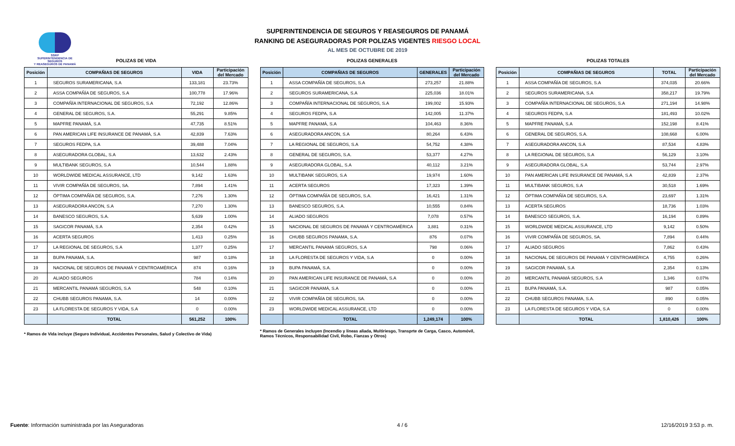SSRP
SUPERINTENDENCIA DE SEGUROS
Y REASEGUROS DE PANAMÁ
SUPERINTENDENCIA DE SEGUROS Y REASEGUROS DE PANAMÁ
RANKING DE ASEGURADORAS POR POLIZAS VIGENTES RIESGO LOCAL
AL MES DE OCTUBRE DE 2019
POLIZAS DE VIDA
| Posición | COMPAÑIAS DE SEGUROS | VIDA | Participación del Mercado |
| --- | --- | --- | --- |
| 1 | SEGUROS SURAMERICANA, S.A | 133,181 | 23.73% |
| 2 | ASSA COMPAÑÍA DE SEGUROS, S.A | 100,778 | 17.96% |
| 3 | COMPAÑÍA INTERNACIONAL DE SEGUROS, S.A | 72,192 | 12.86% |
| 4 | GENERAL DE SEGUROS, S.A. | 55,291 | 9.85% |
| 5 | MAPFRE PANAMÁ, S.A | 47,735 | 8.51% |
| 6 | PAN AMERICAN LIFE INSURANCE DE PANAMÁ, S.A | 42,839 | 7.63% |
| 7 | SEGUROS FEDPA, S.A | 39,488 | 7.04% |
| 8 | ASEGURADORA GLOBAL, S.A | 13,632 | 2.43% |
| 9 | MULTIBANK SEGUROS, S.A | 10,544 | 1.88% |
| 10 | WORLDWIDE MEDICAL ASSURANCE, LTD | 9,142 | 1.63% |
| 11 | VIVIR COMPAÑÍA DE SEGUROS, SA. | 7,894 | 1.41% |
| 12 | ÓPTIMA COMPAÑÍA DE SEGUROS, S.A. | 7,276 | 1.30% |
| 13 | ASEGURADORA ANCON, S.A | 7,270 | 1.30% |
| 14 | BANESCO SEGUROS, S.A. | 5,639 | 1.00% |
| 15 | SAGICOR PANAMÁ, S.A | 2,354 | 0.42% |
| 16 | ACERTA SEGUROS | 1,413 | 0.25% |
| 17 | LA REGIONAL DE SEGUROS, S.A | 1,377 | 0.25% |
| 18 | BUPA PANAMÁ, S.A. | 987 | 0.18% |
| 19 | NACIONAL DE SEGUROS DE PANAMÁ Y CENTROAMÉRICA | 874 | 0.16% |
| 20 | ALIADO SEGUROS | 784 | 0.14% |
| 21 | MERCANTIL PANAMÁ SEGUROS, S.A | 548 | 0.10% |
| 22 | CHUBB SEGUROS PANAMA, S.A. | 14 | 0.00% |
| 23 | LA FLORESTA DE SEGUROS Y VIDA, S.A | 0 | 0.00% |
| | TOTAL | 561,252 | 100% |
* Ramos de Vida incluye (Seguro Individual, Accidentes Personales, Salud y Colectivo de Vida)
POLIZAS GENERALES
| Posición | COMPAÑIAS DE SEGUROS | GENERALES | Participación del Mercado |
| --- | --- | --- | --- |
| 1 | ASSA COMPAÑÍA DE SEGUROS, S.A | 273,257 | 21.88% |
| 2 | SEGUROS SURAMERICANA, S.A | 225,036 | 18.01% |
| 3 | COMPAÑÍA INTERNACIONAL DE SEGUROS, S.A | 199,002 | 15.93% |
| 4 | SEGUROS FEDPA, S.A | 142,005 | 11.37% |
| 5 | MAPFRE PANAMÁ, S.A | 104,463 | 8.36% |
| 6 | ASEGURADORA ANCON, S.A | 80,264 | 6.43% |
| 7 | LA REGIONAL DE SEGUROS, S.A | 54,752 | 4.38% |
| 8 | GENERAL DE SEGUROS, S.A. | 53,377 | 4.27% |
| 9 | ASEGURADORA GLOBAL, S.A | 40,112 | 3.21% |
| 10 | MULTIBANK SEGUROS, S.A | 19,974 | 1.60% |
| 11 | ACERTA SEGUROS | 17,323 | 1.39% |
| 12 | ÓPTIMA COMPAÑÍA DE SEGUROS, S.A. | 16,421 | 1.31% |
| 13 | BANESCO SEGUROS, S.A. | 10,555 | 0.84% |
| 14 | ALIADO SEGUROS | 7,078 | 0.57% |
| 15 | NACIONAL DE SEGUROS DE PANAMÁ Y CENTROAMÉRICA | 3,881 | 0.31% |
| 16 | CHUBB SEGUROS PANAMA, S.A. | 876 | 0.07% |
| 17 | MERCANTIL PANAMÁ SEGUROS, S.A | 798 | 0.06% |
| 18 | LA FLORESTA DE SEGUROS Y VIDA, S.A | 0 | 0.00% |
| 19 | BUPA PANAMÁ, S.A. | 0 | 0.00% |
| 20 | PAN AMERICAN LIFE INSURANCE DE PANAMÁ, S.A | 0 | 0.00% |
| 21 | SAGICOR PANAMÁ, S.A | 0 | 0.00% |
| 22 | VIVIR COMPAÑÍA DE SEGUROS, SA. | 0 | 0.00% |
| 23 | WORLDWIDE MEDICAL ASSURANCE, LTD | 0 | 0.00% |
| | TOTAL | 1,249,174 | 100% |
* Ramos de Generales incluyen (Incendio y líneas aliada, Multiriesgo, Transprte de Carga, Casco, Automóvil, Ramos Técnicos, Responsabilidad Civil, Robo, Fianzas y Otros)
POLIZAS TOTALES
| Posición | COMPAÑIAS DE SEGUROS | TOTAL | Participación del Mercado |
| --- | --- | --- | --- |
| 1 | ASSA COMPAÑÍA DE SEGUROS, S.A | 374,035 | 20.66% |
| 2 | SEGUROS SURAMERICANA, S.A | 358,217 | 19.79% |
| 3 | COMPAÑÍA INTERNACIONAL DE SEGUROS, S.A | 271,194 | 14.98% |
| 4 | SEGUROS FEDPA, S.A | 181,493 | 10.02% |
| 5 | MAPFRE PANAMÁ, S.A | 152,198 | 8.41% |
| 6 | GENERAL DE SEGUROS, S.A. | 108,668 | 6.00% |
| 7 | ASEGURADORA ANCON, S.A | 87,534 | 4.83% |
| 8 | LA REGIONAL DE SEGUROS, S.A | 56,129 | 3.10% |
| 9 | ASEGURADORA GLOBAL, S.A | 53,744 | 2.97% |
| 10 | PAN AMERICAN LIFE INSURANCE DE PANAMÁ, S.A | 42,839 | 2.37% |
| 11 | MULTIBANK SEGUROS, S.A | 30,518 | 1.69% |
| 12 | ÓPTIMA COMPAÑÍA DE SEGUROS, S.A. | 23,697 | 1.31% |
| 13 | ACERTA SEGUROS | 18,736 | 1.03% |
| 14 | BANESCO SEGUROS, S.A. | 16,194 | 0.89% |
| 15 | WORLDWIDE MEDICAL ASSURANCE, LTD | 9,142 | 0.50% |
| 16 | VIVIR COMPAÑÍA DE SEGUROS, SA. | 7,894 | 0.44% |
| 17 | ALIADO SEGUROS | 7,862 | 0.43% |
| 18 | NACIONAL DE SEGUROS DE PANAMÁ Y CENTROAMÉRICA | 4,755 | 0.26% |
| 19 | SAGICOR PANAMÁ, S.A | 2,354 | 0.13% |
| 20 | MERCANTIL PANAMÁ SEGUROS, S.A | 1,346 | 0.07% |
| 21 | BUPA PANAMÁ, S.A. | 987 | 0.05% |
| 22 | CHUBB SEGUROS PANAMA, S.A. | 890 | 0.05% |
| 23 | LA FLORESTA DE SEGUROS Y VIDA, S.A | 0 | 0.00% |
| | TOTAL | 1,810,426 | 100% |
Fuente: Información suministrada por las Aseguradoras 4 / 6 12/16/2019 3:53 p. m.